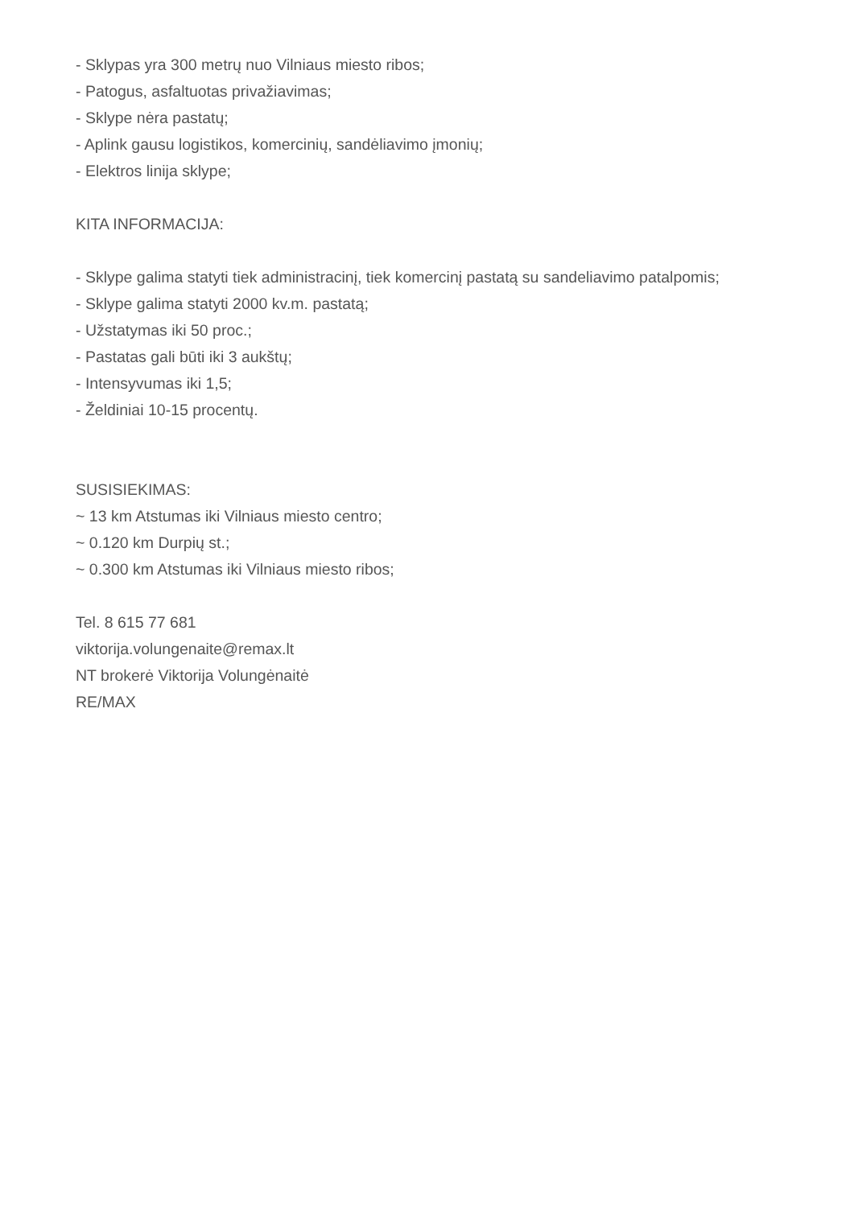- Sklypas yra 300 metrų nuo Vilniaus miesto ribos;
- Patogus, asfaltuotas privažiavimas;
- Sklype nėra pastatų;
- Aplink gausu logistikos, komercinių, sandėliavimo įmonių;
- Elektros linija sklype;
KITA INFORMACIJA:
- Sklype galima statyti tiek administracinį, tiek komercinį pastatą su sandeliavimo patalpomis;
- Sklype galima statyti 2000 kv.m. pastatą;
- Užstatymas iki 50 proc.;
- Pastatas gali būti iki 3 aukštų;
- Intensyvumas iki 1,5;
- Želdiniai 10-15 procentų.
SUSISIEKIMAS:
~ 13 km Atstumas iki Vilniaus miesto centro;
~ 0.120 km Durpių st.;
~ 0.300 km Atstumas iki Vilniaus miesto ribos;
Tel. 8 615 77 681
viktorija.volungenaite@remax.lt
NT brokerė Viktorija Volungėnaitė
RE/MAX